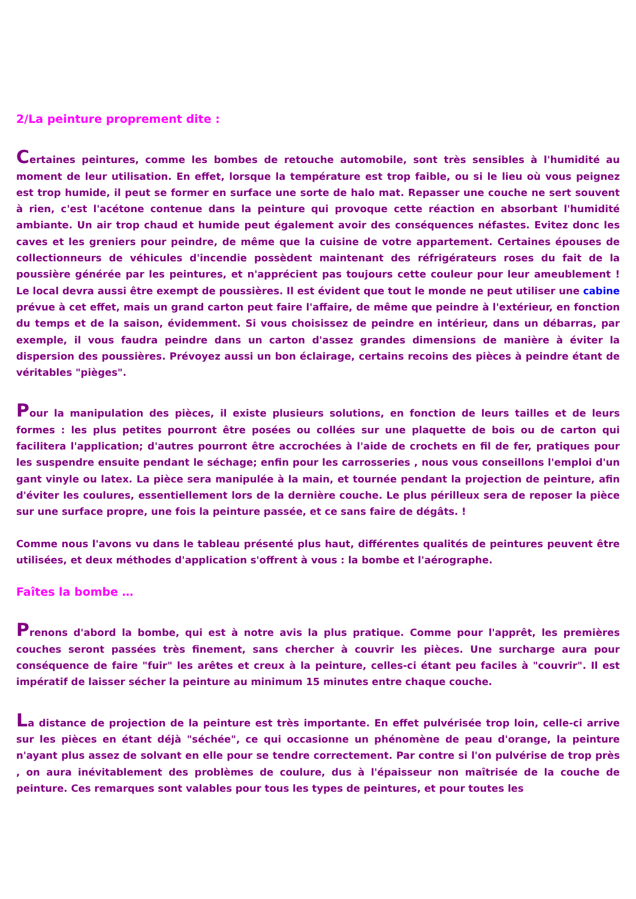2/La peinture proprement dite :
Certaines peintures, comme les bombes de retouche automobile, sont très sensibles à l'humidité au moment de leur utilisation. En effet, lorsque la température est trop faible, ou si le lieu où vous peignez est trop humide, il peut se former en surface une sorte de halo mat. Repasser une couche ne sert souvent à rien, c'est l'acétone contenue dans la peinture qui provoque cette réaction en absorbant l'humidité ambiante. Un air trop chaud et humide peut également avoir des conséquences néfastes. Evitez donc les caves et les greniers pour peindre, de même que la cuisine de votre appartement. Certaines épouses de collectionneurs de véhicules d'incendie possèdent maintenant des réfrigérateurs roses du fait de la poussière générée par les peintures, et n'apprécient pas toujours cette couleur pour leur ameublement ! Le local devra aussi être exempt de poussières. Il est évident que tout le monde ne peut utiliser une cabine prévue à cet effet, mais un grand carton peut faire l'affaire, de même que peindre à l'extérieur, en fonction du temps et de la saison, évidemment. Si vous choisissez de peindre en intérieur, dans un débarras, par exemple, il vous faudra peindre dans un carton d'assez grandes dimensions de manière à éviter la dispersion des poussières. Prévoyez aussi un bon éclairage, certains recoins des pièces à peindre étant de véritables "pièges".
Pour la manipulation des pièces, il existe plusieurs solutions, en fonction de leurs tailles et de leurs formes : les plus petites pourront être posées ou collées sur une plaquette de bois ou de carton qui facilitera l'application; d'autres pourront être accrochées à l'aide de crochets en fil de fer, pratiques pour les suspendre ensuite pendant le séchage; enfin pour les carrosseries , nous vous conseillons l'emploi d'un gant vinyle ou latex. La pièce sera manipulée à la main, et tournée pendant la projection de peinture, afin d'éviter les coulures, essentiellement lors de la dernière couche. Le plus périlleux sera de reposer la pièce sur une surface propre, une fois la peinture passée, et ce sans faire de dégâts. !
Comme nous l'avons vu dans le tableau présenté plus haut, différentes qualités de peintures peuvent être utilisées, et deux méthodes d'application s'offrent à vous : la bombe et l'aérographe.
Faîtes la bombe …
Prenons d'abord la bombe, qui est à notre avis la plus pratique. Comme pour l'apprêt, les premières couches seront passées très finement, sans chercher à couvrir les pièces. Une surcharge aura pour conséquence de faire "fuir" les arêtes et creux à la peinture, celles-ci étant peu faciles à "couvrir". Il est impératif de laisser sécher la peinture au minimum 15 minutes entre chaque couche.
La distance de projection de la peinture est très importante. En effet pulvérisée trop loin, celle-ci arrive sur les pièces en étant déjà "séchée", ce qui occasionne un phénomène de peau d'orange, la peinture n'ayant plus assez de solvant en elle pour se tendre correctement. Par contre si l'on pulvérise de trop près , on aura inévitablement des problèmes de coulure, dus à l'épaisseur non maîtrisée de la couche de peinture. Ces remarques sont valables pour tous les types de peintures, et pour toutes les